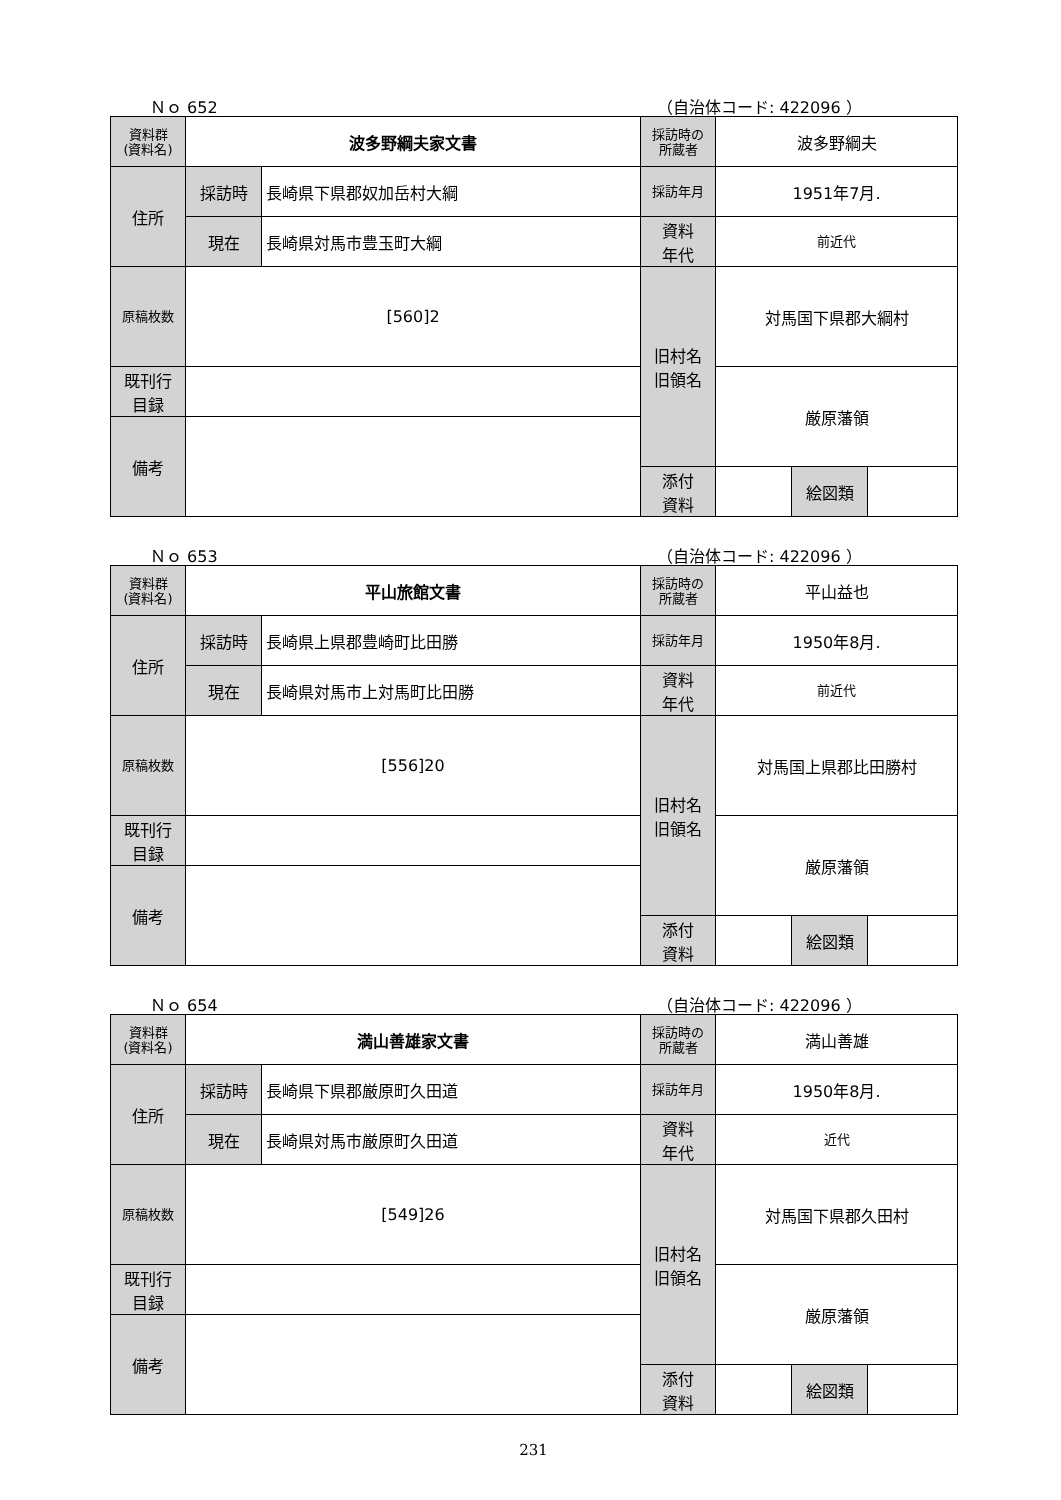Ｎｏ 652 （自治体コード: 422096 ）
| 資料群 (資料名) | 波多野綱夫家文書 | | 採訪時の 所蔵者 | 波多野綱夫 | | |
| 住所 | 採訪時 | 長崎県下県郡奴加岳村大綱 | 採訪年月 | 1951年7月. | | |
| | 現在 | 長崎県対馬市豊玉町大綱 | 資料 年代 | 前近代 | | |
| 原稿枚数 | [560]2 | | 旧村名 旧領名 | 対馬国下県郡大綱村 | | |
| 既刊行 目録 | | | | 厳原藩領 | | |
| 備考 | | | | | | |
| | | | 添付 資料 | | 絵図類 | |
Ｎｏ 653 （自治体コード: 422096 ）
| 資料群 (資料名) | 平山旅館文書 | | 採訪時の 所蔵者 | 平山益也 | | |
| 住所 | 採訪時 | 長崎県上県郡豊崎町比田勝 | 採訪年月 | 1950年8月. | | |
| | 現在 | 長崎県対馬市上対馬町比田勝 | 資料 年代 | 前近代 | | |
| 原稿枚数 | [556]20 | | 旧村名 旧領名 | 対馬国上県郡比田勝村 | | |
| 既刊行 目録 | | | | 厳原藩領 | | |
| 備考 | | | | | | |
| | | | 添付 資料 | | 絵図類 | |
Ｎｏ 654 （自治体コード: 422096 ）
| 資料群 (資料名) | 満山善雄家文書 | | 採訪時の 所蔵者 | 満山善雄 | | |
| 住所 | 採訪時 | 長崎県下県郡厳原町久田道 | 採訪年月 | 1950年8月. | | |
| | 現在 | 長崎県対馬市厳原町久田道 | 資料 年代 | 近代 | | |
| 原稿枚数 | [549]26 | | 旧村名 旧領名 | 対馬国下県郡久田村 | | |
| 既刊行 目録 | | | | 厳原藩領 | | |
| 備考 | | | | | | |
| | | | 添付 資料 | | 絵図類 | |
231